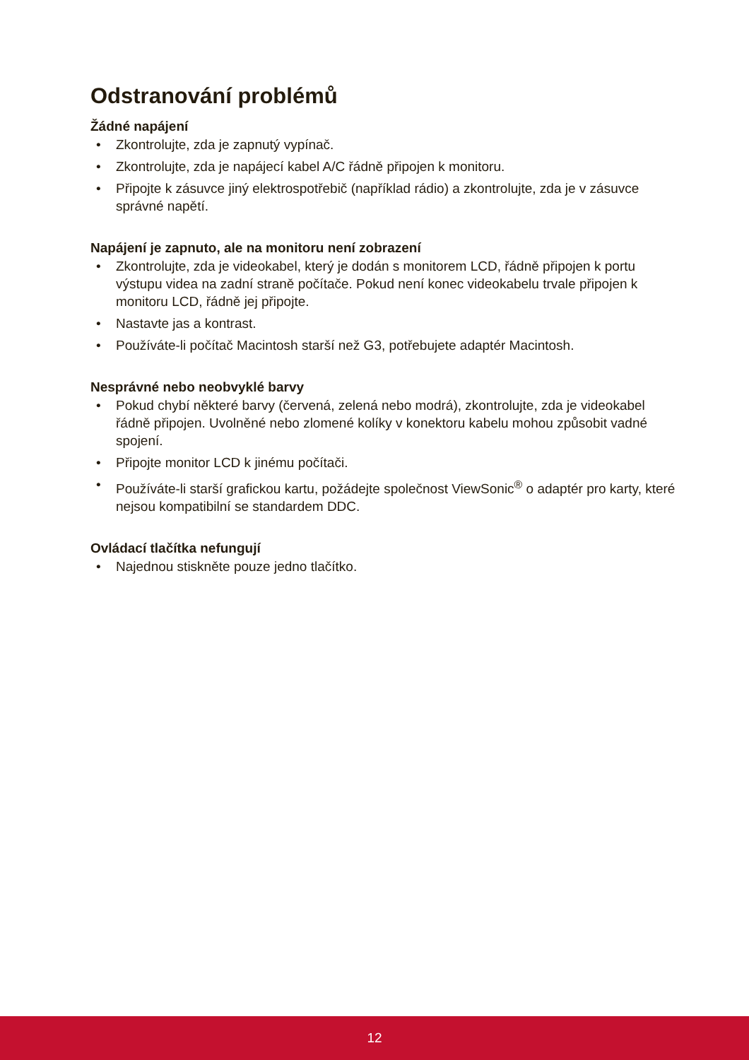Odstranování problémů
Žádné napájení
• Zkontrolujte, zda je zapnutý vypínač.
• Zkontrolujte, zda je napájecí kabel A/C řádně připojen k monitoru.
• Připojte k zásuvce jiný elektrospotřebič (například rádio) a zkontrolujte, zda je v zásuvce správné napětí.
Napájení je zapnuto, ale na monitoru není zobrazení
• Zkontrolujte, zda je videokabel, který je dodán s monitorem LCD, řádně připojen k portu výstupu videa na zadní straně počítače. Pokud není konec videokabelu trvale připojen k monitoru LCD, řádně jej připojte.
• Nastavte jas a kontrast.
• Používáte-li počítač Macintosh starší než G3, potřebujete adaptér Macintosh.
Nesprávné nebo neobvyklé barvy
• Pokud chybí některé barvy (červená, zelená nebo modrá), zkontrolujte, zda je videokabel řádně připojen. Uvolněné nebo zlomené kolíky v konektoru kabelu mohou způsobit vadné spojení.
• Připojte monitor LCD k jinému počítači.
• Používáte-li starší grafickou kartu, požádejte společnost ViewSonic<sup>®</sup> o adaptér pro karty, které nejsou kompatibilní se standardem DDC.
Ovládací tlačítka nefungují
• Najednou stiskněte pouze jedno tlačítko.
12